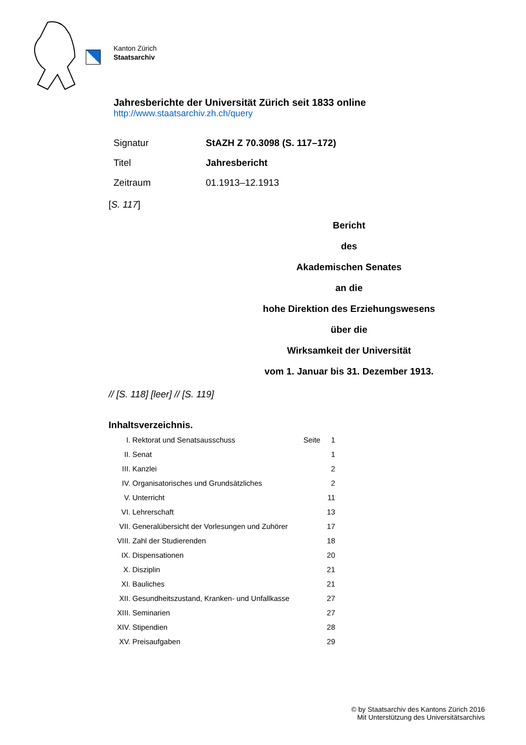Kanton Zürich
Staatsarchiv
Jahresberichte der Universität Zürich seit 1833 online
http://www.staatsarchiv.zh.ch/query
| Signatur | StAZH Z 70.3098 (S. 117–172) |
| Titel | Jahresbericht |
| Zeitraum | 01.1913–12.1913 |
[S. 117]
Bericht
des
Akademischen Senates
an die
hohe Direktion des Erziehungswesens
über die
Wirksamkeit der Universität
vom 1. Januar bis 31. Dezember 1913.
// [S. 118] [leer] // [S. 119]
Inhaltsverzeichnis.
| I. | Rektorat und Senatsausschuss | Seite | 1 |
| II. | Senat | | 1 |
| III. | Kanzlei | | 2 |
| IV. | Organisatorisches und Grundsätzliches | | 2 |
| V. | Unterricht | | 11 |
| VI. | Lehrerschaft | | 13 |
| VII. | Generalübersicht der Vorlesungen und Zuhörer | | 17 |
| VIII. | Zahl der Studierenden | | 18 |
| IX. | Dispensationen | | 20 |
| X. | Disziplin | | 21 |
| XI. | Bauliches | | 21 |
| XII. | Gesundheitszustand, Kranken- und Unfallkasse | | 27 |
| XIII. | Seminarien | | 27 |
| XIV. | Stipendien | | 28 |
| XV. | Preisaufgaben | | 29 |
© by Staatsarchiv des Kantons Zürich 2016
Mit Unterstützung des Universitätsarchivs